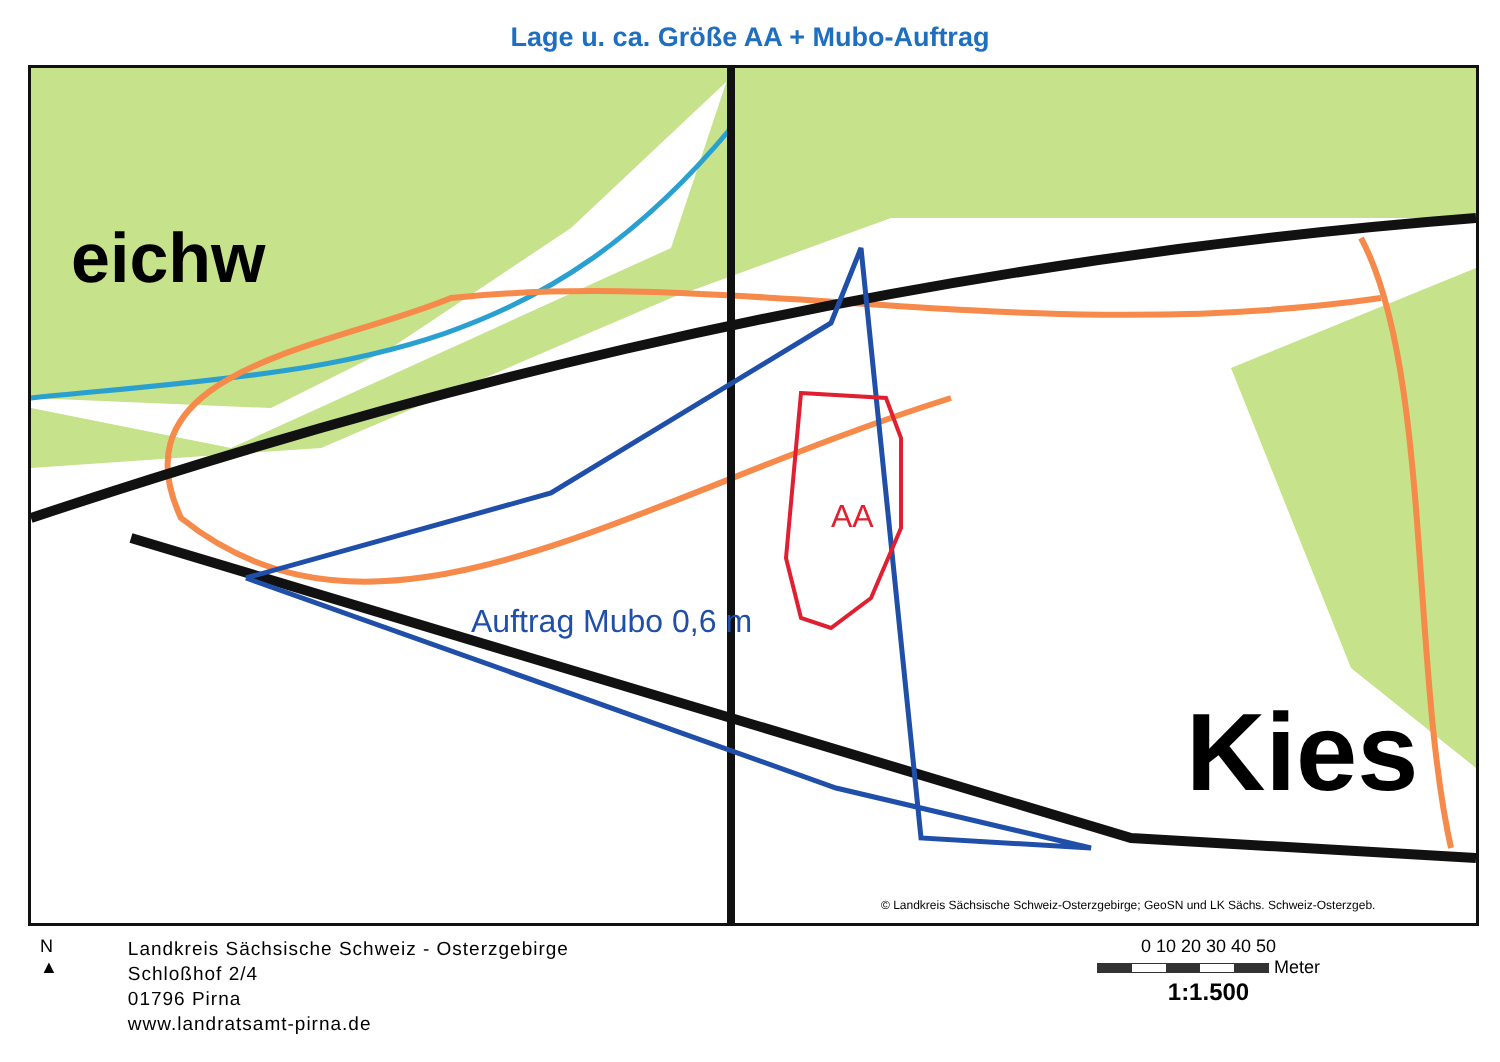Lage u. ca. Größe AA + Mubo-Auftrag
Kies
AA
Auftrag Mubo 0,6 m
eichw
© Landkreis Sächsische Schweiz-Osterzgebirge; GeoSN und LK Sächs. Schweiz-Osterzgeb.
N
▲
Landkreis Sächsische Schweiz - Osterzgebirge
Schloßhof 2/4
01796 Pirna
www.landratsamt-pirna.de
0 10 20 30 40 50
Meter
1:1.500